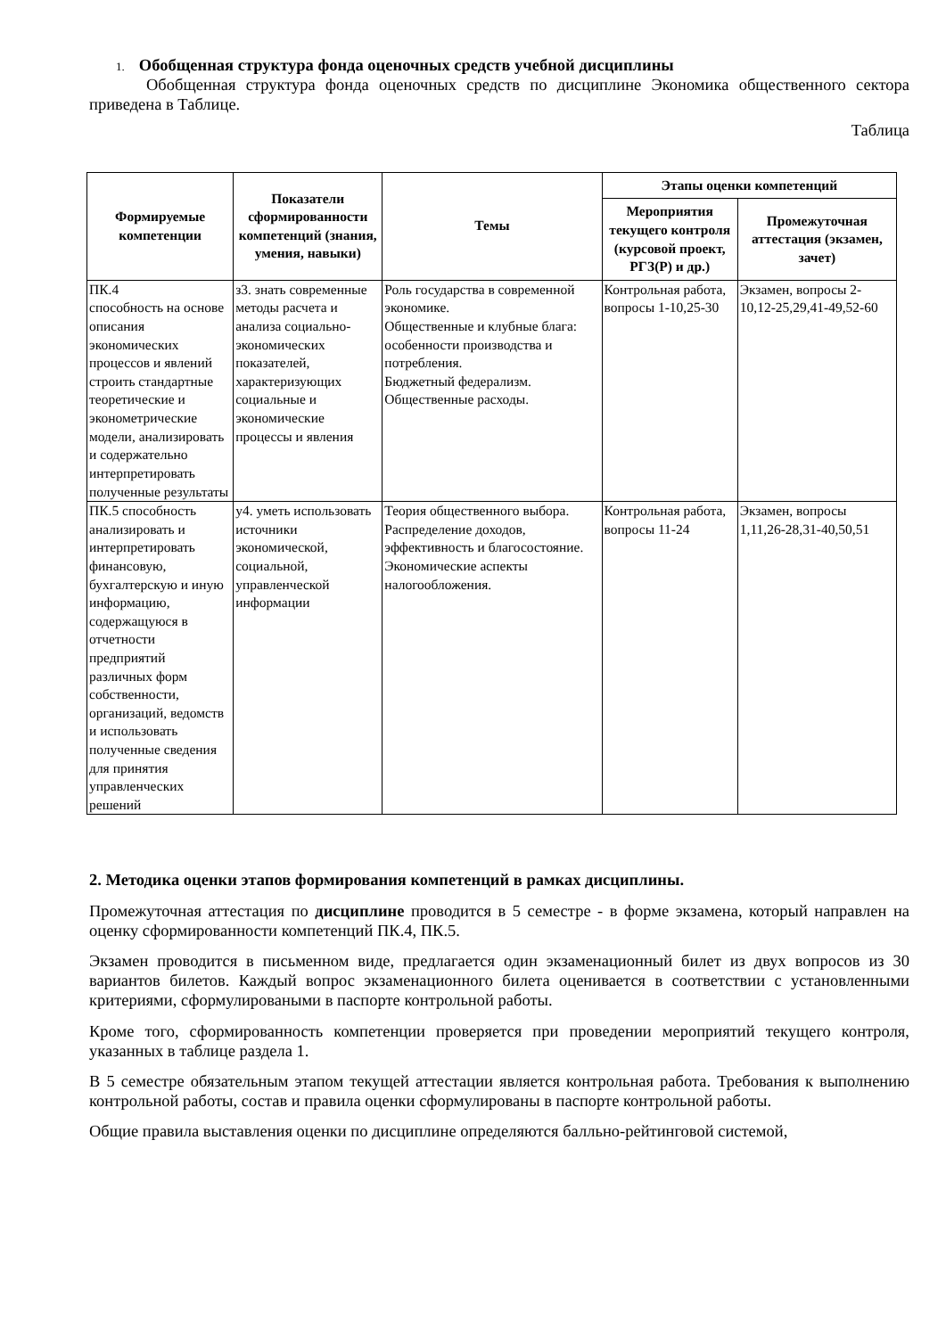1. Обобщенная структура фонда оценочных средств учебной дисциплины
Обобщенная структура фонда оценочных средств по дисциплине Экономика общественного сектора приведена в Таблице.
Таблица
| Формируемые компетенции | Показатели сформированности компетенций (знания, умения, навыки) | Темы | Этапы оценки компетенций | |
| --- | --- | --- | --- | --- |
| | | | Мероприятия текущего контроля (курсовой проект, РГЗ(Р) и др.) | Промежуточная аттестация (экзамен, зачет) |
| ПК.4 способность на основе описания экономических процессов и явлений строить стандартные теоретические и эконометрические модели, анализировать и содержательно интерпретировать полученные результаты | з3. знать современные методы расчета и анализа социально-экономических показателей, характеризующих социальные и экономические процессы и явления | Роль государства в современной экономике. Общественные и клубные блага: особенности производства и потребления. Бюджетный федерализм. Общественные расходы. | Контрольная работа, вопросы 1-10,25-30 | Экзамен, вопросы 2-10,12-25,29,41-49,52-60 |
| ПК.5 способность анализировать и интерпретировать финансовую, бухгалтерскую и иную информацию, содержащуюся в отчетности предприятий различных форм собственности, организаций, ведомств и использовать полученные сведения для принятия управленческих решений | у4. уметь использовать источники экономической, социальной, управленческой информации | Теория общественного выбора. Распределение доходов, эффективность и благосостояние. Экономические аспекты налогообложения. | Контрольная работа, вопросы 11-24 | Экзамен, вопросы 1,11,26-28,31-40,50,51 |
2. Методика оценки этапов формирования компетенций в рамках дисциплины.
Промежуточная аттестация по дисциплине проводится в 5 семестре - в форме экзамена, который направлен на оценку сформированности компетенций ПК.4, ПК.5.
Экзамен проводится в письменном виде, предлагается один экзаменационный билет из двух вопросов из 30 вариантов билетов. Каждый вопрос экзаменационного билета оценивается в соответствии с установленными критериями, сформулироваными в паспорте контрольной работы.
Кроме того, сформированность компетенции проверяется при проведении мероприятий текущего контроля, указанных в таблице раздела 1.
В 5 семестре обязательным этапом текущей аттестации является контрольная работа. Требования к выполнению контрольной работы, состав и правила оценки сформулированы в паспорте контрольной работы.
Общие правила выставления оценки по дисциплине определяются балльно-рейтинговой системой,